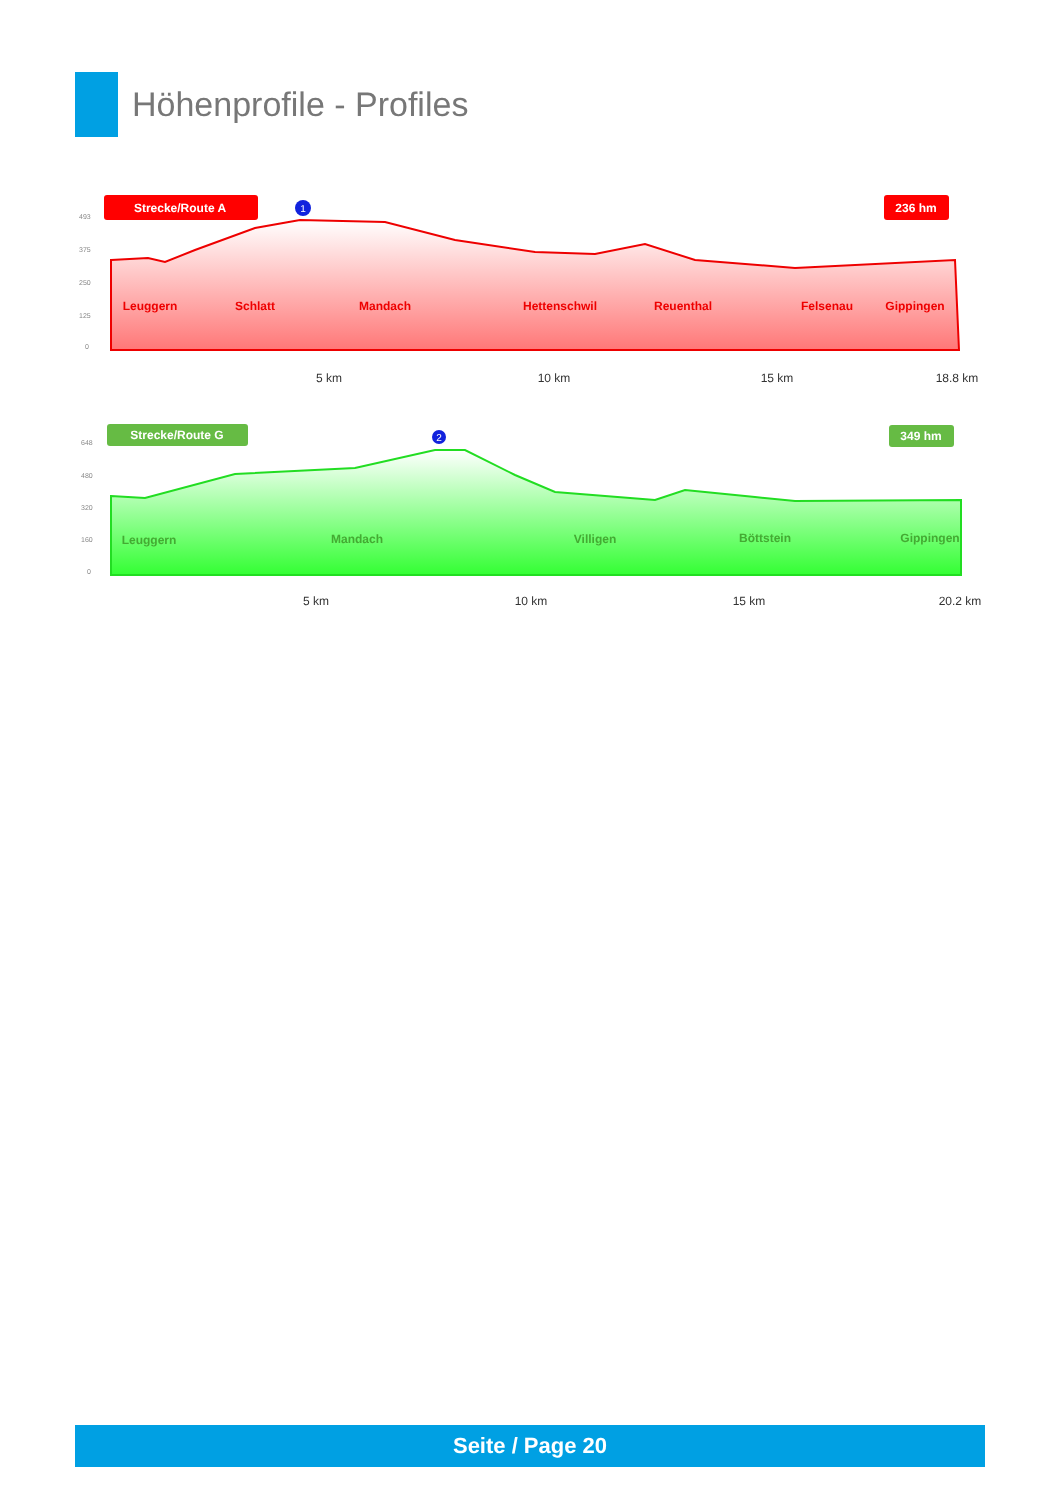Höhenprofile - Profiles
Strecke/Route A
236 hm
493
375
250
125
0
1
Leuggern
Schlatt
Mandach
Hettenschwil
Reuenthal
Felsenau
Gippingen
5 km
10 km
15 km
18.8 km
Strecke/Route G
349 hm
648
480
320
160
0
2
Leuggern
Mandach
Villigen
Böttstein
Gippingen
5 km
10 km
15 km
20.2 km
Seite / Page 20